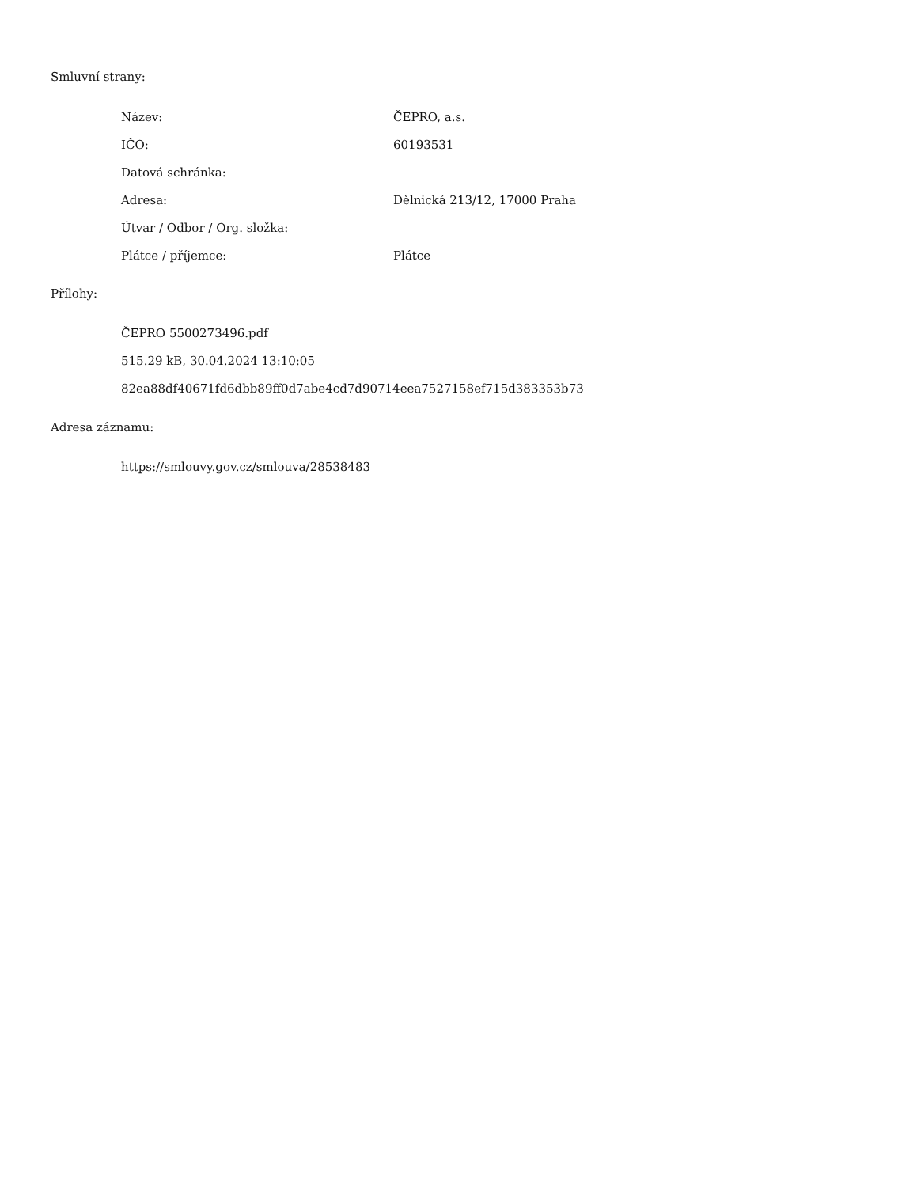Smluvní strany:
| Název: | ČEPRO, a.s. |
| IČO: | 60193531 |
| Datová schránka: | |
| Adresa: | Dělnická 213/12, 17000 Praha |
| Útvar / Odbor / Org. složka: | |
| Plátce / příjemce: | Plátce |
Přílohy:
ČEPRO 5500273496.pdf
515.29 kB, 30.04.2024 13:10:05
82ea88df40671fd6dbb89ff0d7abe4cd7d90714eea7527158ef715d383353b73
Adresa záznamu:
https://smlouvy.gov.cz/smlouva/28538483